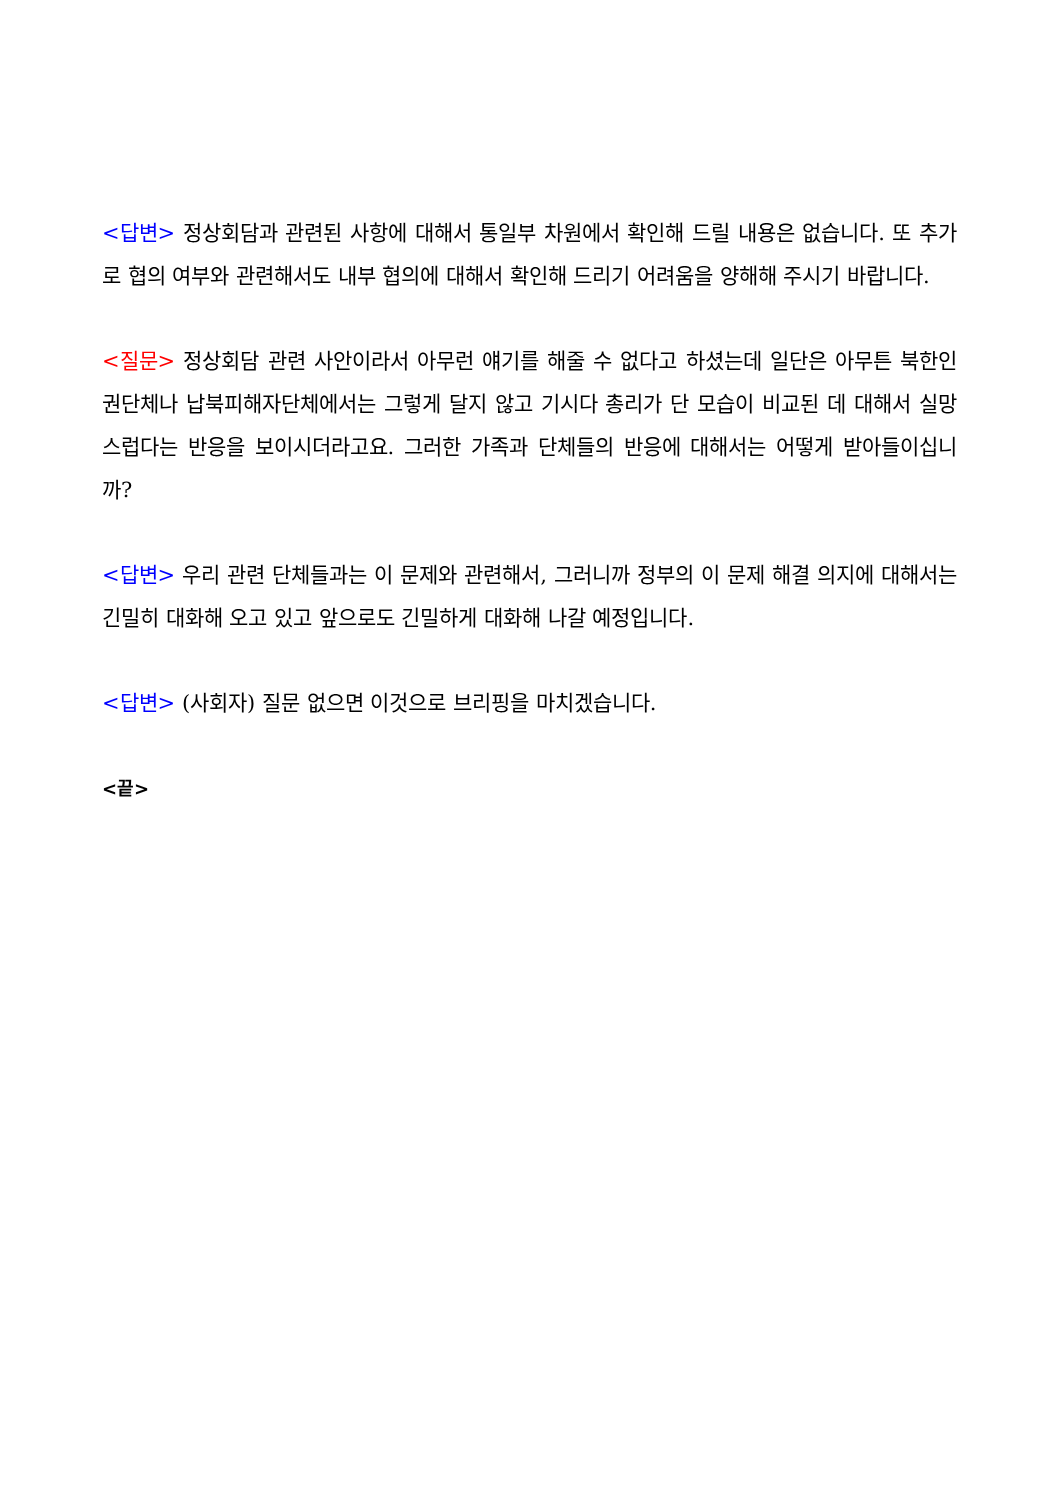<답변> 정상회담과 관련된 사항에 대해서 통일부 차원에서 확인해 드릴 내용은 없습니다. 또 추가로 협의 여부와 관련해서도 내부 협의에 대해서 확인해 드리기 어려움을 양해해 주시기 바랍니다.
<질문> 정상회담 관련 사안이라서 아무런 얘기를 해줄 수 없다고 하셨는데 일단은 아무튼 북한인권단체나 납북피해자단체에서는 그렇게 달지 않고 기시다 총리가 단 모습이 비교된 데 대해서 실망스럽다는 반응을 보이시더라고요. 그러한 가족과 단체들의 반응에 대해서는 어떻게 받아들이십니까?
<답변> 우리 관련 단체들과는 이 문제와 관련해서, 그러니까 정부의 이 문제 해결 의지에 대해서는 긴밀히 대화해 오고 있고 앞으로도 긴밀하게 대화해 나갈 예정입니다.
<답변> (사회자) 질문 없으면 이것으로 브리핑을 마치겠습니다.
<끝>